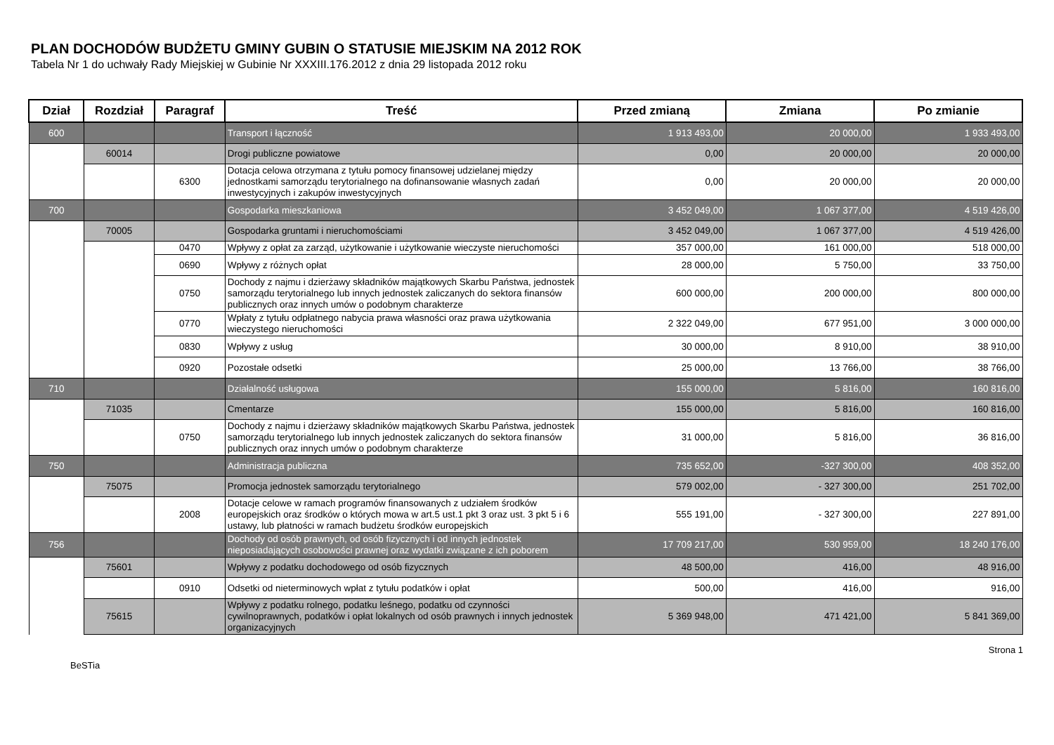PLAN DOCHODÓW BUDŻETU GMINY GUBIN O STATUSIE MIEJSKIM NA 2012 ROK
Tabela Nr 1 do uchwały Rady Miejskiej w Gubinie Nr XXXIII.176.2012 z dnia 29 listopada 2012 roku
| Dział | Rozdział | Paragraf | Treść | Przed zmianą | Zmiana | Po zmianie |
| --- | --- | --- | --- | --- | --- | --- |
| 600 | | | Transport i łączność | 1 913 493,00 | 20 000,00 | 1 933 493,00 |
| | 60014 | | Drogi publiczne powiatowe | 0,00 | 20 000,00 | 20 000,00 |
| | | 6300 | Dotacja celowa otrzymana z tytułu pomocy finansowej udzielanej między jednostkami samorządu terytorialnego na dofinansowanie własnych zadań inwestycyjnych i zakupów inwestycyjnych | 0,00 | 20 000,00 | 20 000,00 |
| 700 | | | Gospodarka mieszkaniowa | 3 452 049,00 | 1 067 377,00 | 4 519 426,00 |
| | 70005 | | Gospodarka gruntami i nieruchomościami | 3 452 049,00 | 1 067 377,00 | 4 519 426,00 |
| | | 0470 | Wpływy z opłat za zarząd, użytkowanie i użytkowanie wieczyste nieruchomości | 357 000,00 | 161 000,00 | 518 000,00 |
| | | 0690 | Wpływy z różnych opłat | 28 000,00 | 5 750,00 | 33 750,00 |
| | | 0750 | Dochody z najmu i dzierżawy składników majątkowych Skarbu Państwa, jednostek samorządu terytorialnego lub innych jednostek zaliczanych do sektora finansów publicznych oraz innych umów o podobnym charakterze | 600 000,00 | 200 000,00 | 800 000,00 |
| | | 0770 | Wpłaty z tytułu odpłatnego nabycia prawa własności oraz prawa użytkowania wieczystego nieruchomości | 2 322 049,00 | 677 951,00 | 3 000 000,00 |
| | | 0830 | Wpływy z usług | 30 000,00 | 8 910,00 | 38 910,00 |
| | | 0920 | Pozostałe odsetki | 25 000,00 | 13 766,00 | 38 766,00 |
| 710 | | | Działalność usługowa | 155 000,00 | 5 816,00 | 160 816,00 |
| | 71035 | | Cmentarze | 155 000,00 | 5 816,00 | 160 816,00 |
| | | 0750 | Dochody z najmu i dzierżawy składników majątkowych Skarbu Państwa, jednostek samorządu terytorialnego lub innych jednostek zaliczanych do sektora finansów publicznych oraz innych umów o podobnym charakterze | 31 000,00 | 5 816,00 | 36 816,00 |
| 750 | | | Administracja publiczna | 735 652,00 | -327 300,00 | 408 352,00 |
| | 75075 | | Promocja jednostek samorządu terytorialnego | 579 002,00 | - 327 300,00 | 251 702,00 |
| | | 2008 | Dotacje celowe w ramach programów finansowanych z udziałem środków europejskich oraz środków o których mowa w art.5 ust.1 pkt 3 oraz ust. 3 pkt 5 i 6 ustawy, lub płatności w ramach budżetu środków europejskich | 555 191,00 | - 327 300,00 | 227 891,00 |
| 756 | | | Dochody od osób prawnych, od osób fizycznych i od innych jednostek nieposiadających osobowości prawnej oraz wydatki związane z ich poborem | 17 709 217,00 | 530 959,00 | 18 240 176,00 |
| | 75601 | | Wpływy z podatku dochodowego od osób fizycznych | 48 500,00 | 416,00 | 48 916,00 |
| | | 0910 | Odsetki od nieterminowych wpłat z tytułu podatków i opłat | 500,00 | 416,00 | 916,00 |
| | 75615 | | Wpływy z podatku rolnego, podatku leśnego, podatku od czynności cywilnoprawnych, podatków i opłat lokalnych od osób prawnych i innych jednostek organizacyjnych | 5 369 948,00 | 471 421,00 | 5 841 369,00 |
BeSTia Strona 1